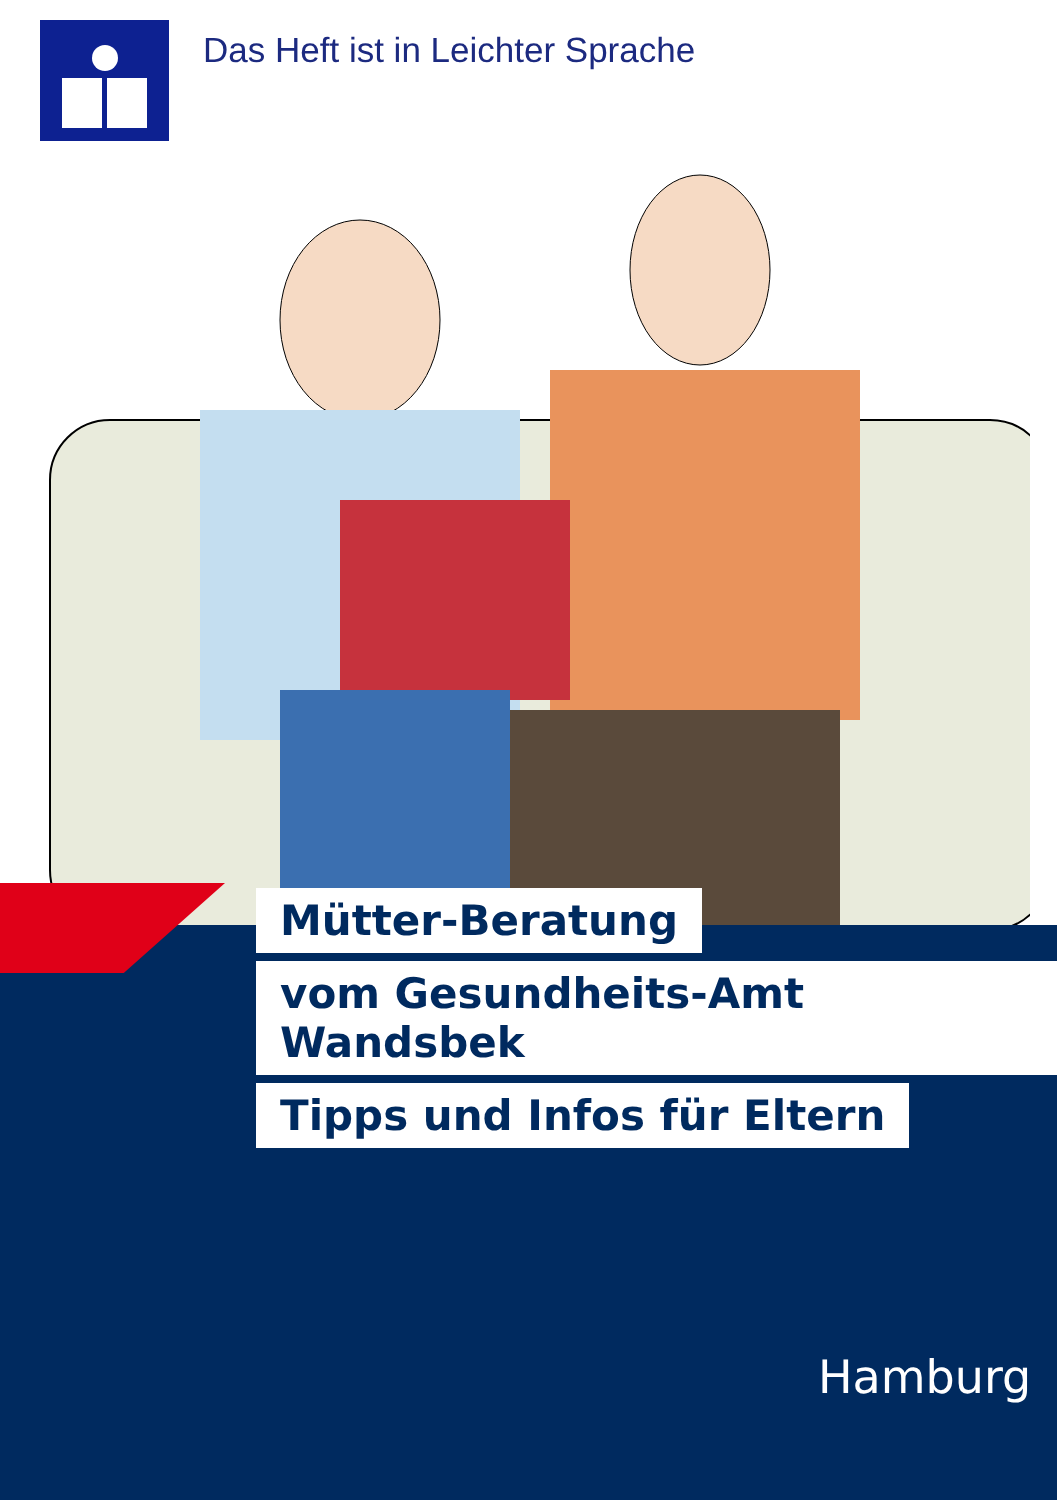Das Heft ist in Leichter Sprache
Mütter-Beratung
vom Gesundheits-Amt Wandsbek
Tipps und Infos für Eltern
Hamburg